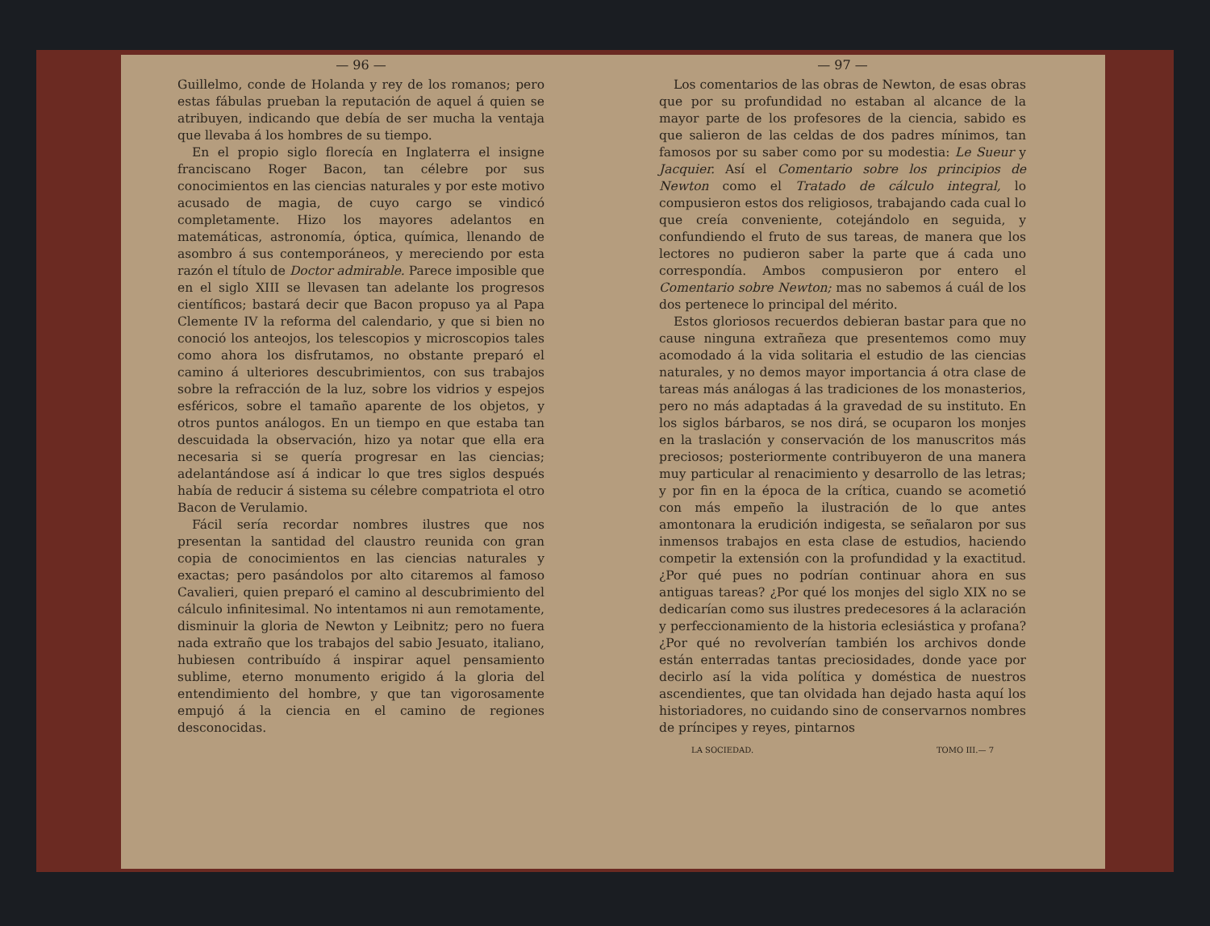— 96 —
Guillelmo, conde de Holanda y rey de los romanos; pero estas fábulas prueban la reputación de aquel á quien se atribuyen, indicando que debía de ser mucha la ventaja que llevaba á los hombres de su tiempo.
En el propio siglo florecía en Inglaterra el insigne franciscano Roger Bacon, tan célebre por sus conocimientos en las ciencias naturales y por este motivo acusado de magia, de cuyo cargo se vindicó completamente. Hizo los mayores adelantos en matemáticas, astronomía, óptica, química, llenando de asombro á sus contemporáneos, y mereciendo por esta razón el título de Doctor admirable. Parece imposible que en el siglo XIII se llevasen tan adelante los progresos científicos; bastará decir que Bacon propuso ya al Papa Clemente IV la reforma del calendario, y que si bien no conoció los anteojos, los telescopios y microscopios tales como ahora los disfrutamos, no obstante preparó el camino á ulteriores descubrimientos, con sus trabajos sobre la refracción de la luz, sobre los vidrios y espejos esféricos, sobre el tamaño aparente de los objetos, y otros puntos análogos. En un tiempo en que estaba tan descuidada la observación, hizo ya notar que ella era necesaria si se quería progresar en las ciencias; adelantándose así á indicar lo que tres siglos después había de reducir á sistema su célebre compatriota el otro Bacon de Verulamio.
Fácil sería recordar nombres ilustres que nos presentan la santidad del claustro reunida con gran copia de conocimientos en las ciencias naturales y exactas; pero pasándolos por alto citaremos al famoso Cavalieri, quien preparó el camino al descubrimiento del cálculo infinitesimal. No intentamos ni aun remotamente, disminuir la gloria de Newton y Leibnitz; pero no fuera nada extraño que los trabajos del sabio Jesuato, italiano, hubiesen contribuído á inspirar aquel pensamiento sublime, eterno monumento erigido á la gloria del entendimiento del hombre, y que tan vigorosamente empujó á la ciencia en el camino de regiones desconocidas.
— 97 —
Los comentarios de las obras de Newton, de esas obras que por su profundidad no estaban al alcance de la mayor parte de los profesores de la ciencia, sabido es que salieron de las celdas de dos padres mínimos, tan famosos por su saber como por su modestia: Le Sueur y Jacquier. Así el Comentario sobre los principios de Newton como el Tratado de cálculo integral, lo compusieron estos dos religiosos, trabajando cada cual lo que creía conveniente, cotejándolo en seguida, y confundiendo el fruto de sus tareas, de manera que los lectores no pudieron saber la parte que á cada uno correspondía. Ambos compusieron por entero el Comentario sobre Newton; mas no sabemos á cuál de los dos pertenece lo principal del mérito.
Estos gloriosos recuerdos debieran bastar para que no cause ninguna extrañeza que presentemos como muy acomodado á la vida solitaria el estudio de las ciencias naturales, y no demos mayor importancia á otra clase de tareas más análogas á las tradiciones de los monasterios, pero no más adaptadas á la gravedad de su instituto. En los siglos bárbaros, se nos dirá, se ocuparon los monjes en la traslación y conservación de los manuscritos más preciosos; posteriormente contribuyeron de una manera muy particular al renacimiento y desarrollo de las letras; y por fin en la época de la crítica, cuando se acometió con más empeño la ilustración de lo que antes amontonara la erudición indigesta, se señalaron por sus inmensos trabajos en esta clase de estudios, haciendo competir la extensión con la profundidad y la exactitud. ¿Por qué pues no podrían continuar ahora en sus antiguas tareas? ¿Por qué los monjes del siglo XIX no se dedicarían como sus ilustres predecesores á la aclaración y perfeccionamiento de la historia eclesiástica y profana? ¿Por qué no revolverían también los archivos donde están enterradas tantas preciosidades, donde yace por decirlo así la vida política y doméstica de nuestros ascendientes, que tan olvidada han dejado hasta aquí los historiadores, no cuidando sino de conservarnos nombres de príncipes y reyes, pintarnos
LA SOCIEDAD. TOMO III.— 7